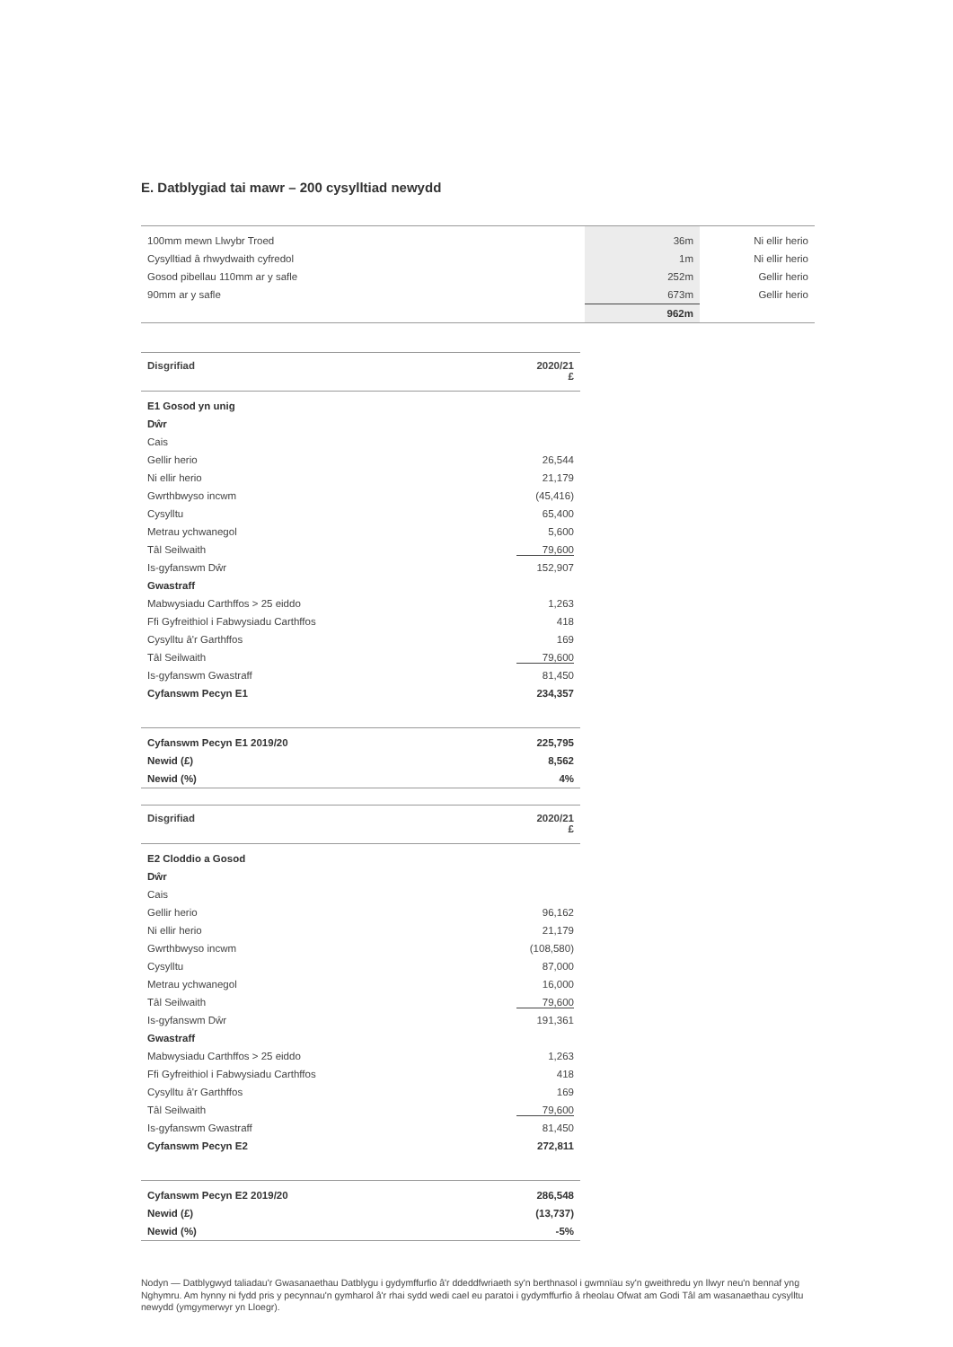E. Datblygiad tai mawr – 200 cysylltiad newydd
| 100mm mewn Llwybr Troed | 36m | Ni ellir herio |
| Cysylltiad â rhwydwaith cyfredol | 1m | Ni ellir herio |
| Gosod pibellau 110mm ar y safle | 252m | Gellir herio |
| 90mm ar y safle | 673m | Gellir herio |
| | 962m | |
| Disgrifiad | 2020/21 £ |
| --- | --- |
| E1 Gosod yn unig | |
| Dŵr | |
| Cais | |
| Gellir herio | 26,544 |
| Ni ellir herio | 21,179 |
| Gwrthbwyso incwm | (45,416) |
| Cysylltu | 65,400 |
| Metrau ychwanegol | 5,600 |
| Tâl Seilwaith | 79,600 |
| Is-gyfanswm Dŵr | 152,907 |
| Gwastraff | |
| Mabwysiadu Carthffos > 25 eiddo | 1,263 |
| Ffi Gyfreithiol i Fabwysiadu Carthffos | 418 |
| Cysylltu â'r Garthffos | 169 |
| Tâl Seilwaith | 79,600 |
| Is-gyfanswm Gwastraff | 81,450 |
| Cyfanswm Pecyn E1 | 234,357 |
| Cyfanswm Pecyn E1 2019/20 | 225,795 |
| Newid (£) | 8,562 |
| Newid (%) | 4% |
| Disgrifiad | 2020/21 £ |
| --- | --- |
| E2 Cloddio a Gosod | |
| Dŵr | |
| Cais | |
| Gellir herio | 96,162 |
| Ni ellir herio | 21,179 |
| Gwrthbwyso incwm | (108,580) |
| Cysylltu | 87,000 |
| Metrau ychwanegol | 16,000 |
| Tâl Seilwaith | 79,600 |
| Is-gyfanswm Dŵr | 191,361 |
| Gwastraff | |
| Mabwysiadu Carthffos > 25 eiddo | 1,263 |
| Ffi Gyfreithiol i Fabwysiadu Carthffos | 418 |
| Cysylltu â'r Garthffos | 169 |
| Tâl Seilwaith | 79,600 |
| Is-gyfanswm Gwastraff | 81,450 |
| Cyfanswm Pecyn E2 | 272,811 |
| Cyfanswm Pecyn E2 2019/20 | 286,548 |
| Newid (£) | (13,737) |
| Newid (%) | -5% |
Nodyn — Datblygwyd taliadau'r Gwasanaethau Datblygu i gydymffurfio â'r ddeddfwriaeth sy'n berthnasol i gwmnïau sy'n gweithredu yn llwyr neu'n bennaf yng Nghymru. Am hynny ni fydd pris y pecynnau'n gymharol â'r rhai sydd wedi cael eu paratoi i gydymffurfio â rheolau Ofwat am Godi Tâl am wasanaethau cysylltu newydd (ymgymerwyr yn Lloegr).